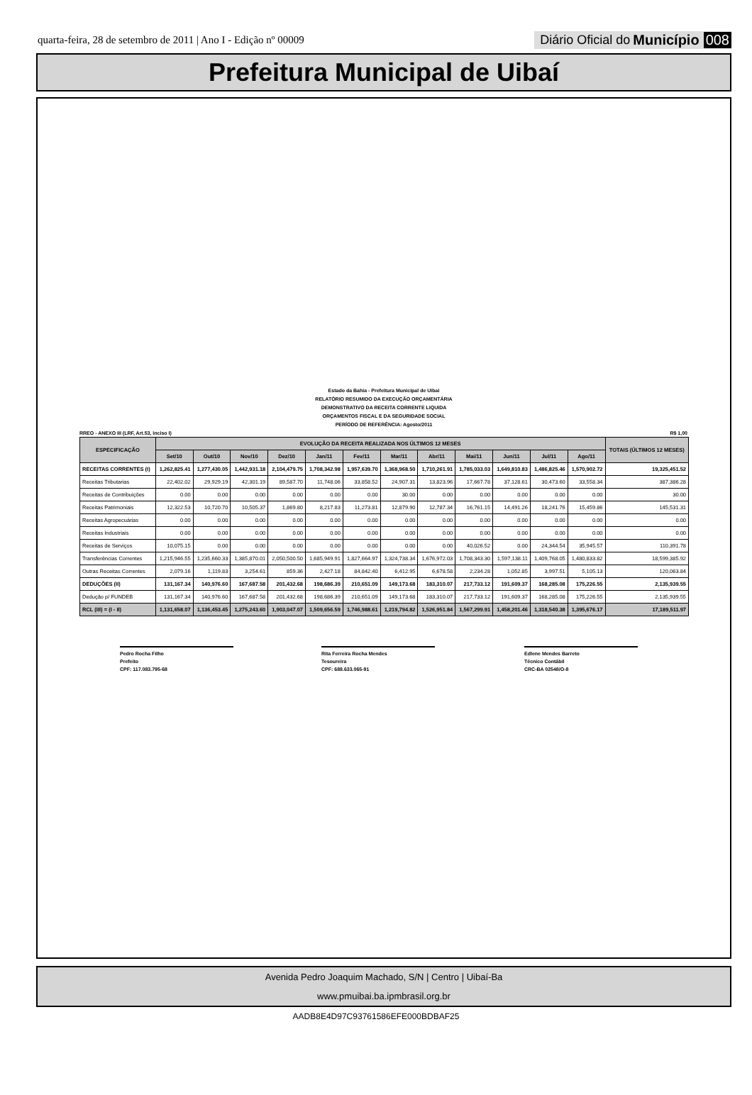quarta-feira, 28 de setembro de 2011 | Ano I - Edição nº 00009
Diário Oficial do Município 008
Prefeitura Municipal de Uibaí
Estado da Bahia - Prefeitura Municipal de Uibai
RELATÓRIO RESUMIDO DA EXECUÇÃO ORÇAMENTÁRIA
DEMONSTRATIVO DA RECEITA CORRENTE LIQUIDA
ORÇAMENTOS FISCAL E DA SEGURIDADE SOCIAL
PERÍODO DE REFERÊNCIA: Agosto/2011
RREO - ANEXO III (LRF, Art.53, inciso I) R$ 1,00
| ESPECIFICAÇÃO | EVOLUÇÃO DA RECEITA REALIZADA NOS ÚLTIMOS 12 MESES | | | | | | | | | | | | TOTAIS (ÚLTIMOS 12 MESES) |
| --- | --- | --- | --- | --- | --- | --- | --- | --- | --- | --- | --- | --- | --- |
| | Set/10 | Out/10 | Nov/10 | Dez/10 | Jan/11 | Fev/11 | Mar/11 | Abr/11 | Mai/11 | Jun/11 | Jul/11 | Ago/11 | |
| RECEITAS CORRENTES (I) | 1,262,825.41 | 1,277,430.05 | 1,442,931.18 | 2,104,479.75 | 1,708,342.98 | 1,957,639.70 | 1,368,968.50 | 1,710,261.91 | 1,785,033.03 | 1,649,810.83 | 1,486,825.46 | 1,570,902.72 | 19,325,451.52 |
| Receitas Tributarias | 22,402.02 | 29,929.19 | 42,301.19 | 89,587.70 | 11,748.06 | 33,858.52 | 24,907.31 | 13,823.96 | 17,667.78 | 37,128.61 | 30,473.60 | 33,558.34 | 387,386.28 |
| Receitas de Contribuições | 0.00 | 0.00 | 0.00 | 0.00 | 0.00 | 0.00 | 30.00 | 0.00 | 0.00 | 0.00 | 0.00 | 0.00 | 30.00 |
| Receitas Patrimoniais | 12,322.53 | 10,720.70 | 10,505.37 | 1,869.80 | 8,217.83 | 11,273.81 | 12,879.90 | 12,787.34 | 16,761.15 | 14,491.26 | 18,241.76 | 15,459.86 | 145,531.31 |
| Receitas Agropecuárias | 0.00 | 0.00 | 0.00 | 0.00 | 0.00 | 0.00 | 0.00 | 0.00 | 0.00 | 0.00 | 0.00 | 0.00 | 0.00 |
| Receitas Industriais | 0.00 | 0.00 | 0.00 | 0.00 | 0.00 | 0.00 | 0.00 | 0.00 | 0.00 | 0.00 | 0.00 | 0.00 | 0.00 |
| Receitas de Serviços | 10,075.15 | 0.00 | 0.00 | 0.00 | 0.00 | 0.00 | 0.00 | 0.00 | 40,026.52 | 0.00 | 24,344.54 | 35,945.57 | 110,391.78 |
| Transferências Correntes | 1,215,946.55 | 1,235,660.33 | 1,385,870.01 | 2,050,500.50 | 1,685,949.91 | 1,827,664.97 | 1,324,738.34 | 1,676,972.03 | 1,708,343.30 | 1,597,138.11 | 1,409,768.05 | 1,480,833.82 | 18,599,385.92 |
| Outras Receitas Correntes | 2,079.16 | 1,119.83 | 3,254.61 | 859.36 | 2,427.18 | 84,842.40 | 6,412.95 | 6,678.58 | 2,234.28 | 1,052.85 | 3,997.51 | 5,105.13 | 120,063.84 |
| DEDUÇÕES (II) | 131,167.34 | 140,976.60 | 167,687.58 | 201,432.68 | 198,686.39 | 210,651.09 | 149,173.68 | 183,310.07 | 217,733.12 | 191,609.37 | 168,285.08 | 175,226.55 | 2,135,939.55 |
| Dedução p/ FUNDEB | 131,167.34 | 140,976.60 | 167,687.58 | 201,432.68 | 198,686.39 | 210,651.09 | 149,173.68 | 183,310.07 | 217,733.12 | 191,609.37 | 168,285.08 | 175,226.55 | 2,135,939.55 |
| RCL (III) = (I - II) | 1,131,658.07 | 1,136,453.45 | 1,275,243.60 | 1,903,047.07 | 1,509,656.59 | 1,746,988.61 | 1,219,794.82 | 1,526,951.84 | 1,567,299.91 | 1,458,201.46 | 1,318,540.38 | 1,395,676.17 | 17,189,511.97 |
Pedro Rocha Filho
Prefeito
CPF: 117.083.795-68
Rita Ferreira Rocha Mendes
Tesoureira
CPF: 688.633.065-91
Edlene Mendes Barreto
Técnico Contábil
CRC-BA 02548/O-8
Avenida Pedro Joaquim Machado, S/N | Centro | Uibaí-Ba
www.pmuibai.ba.ipmbrasil.org.br
AADB8E4D97C93761586EFE000BDBAF25